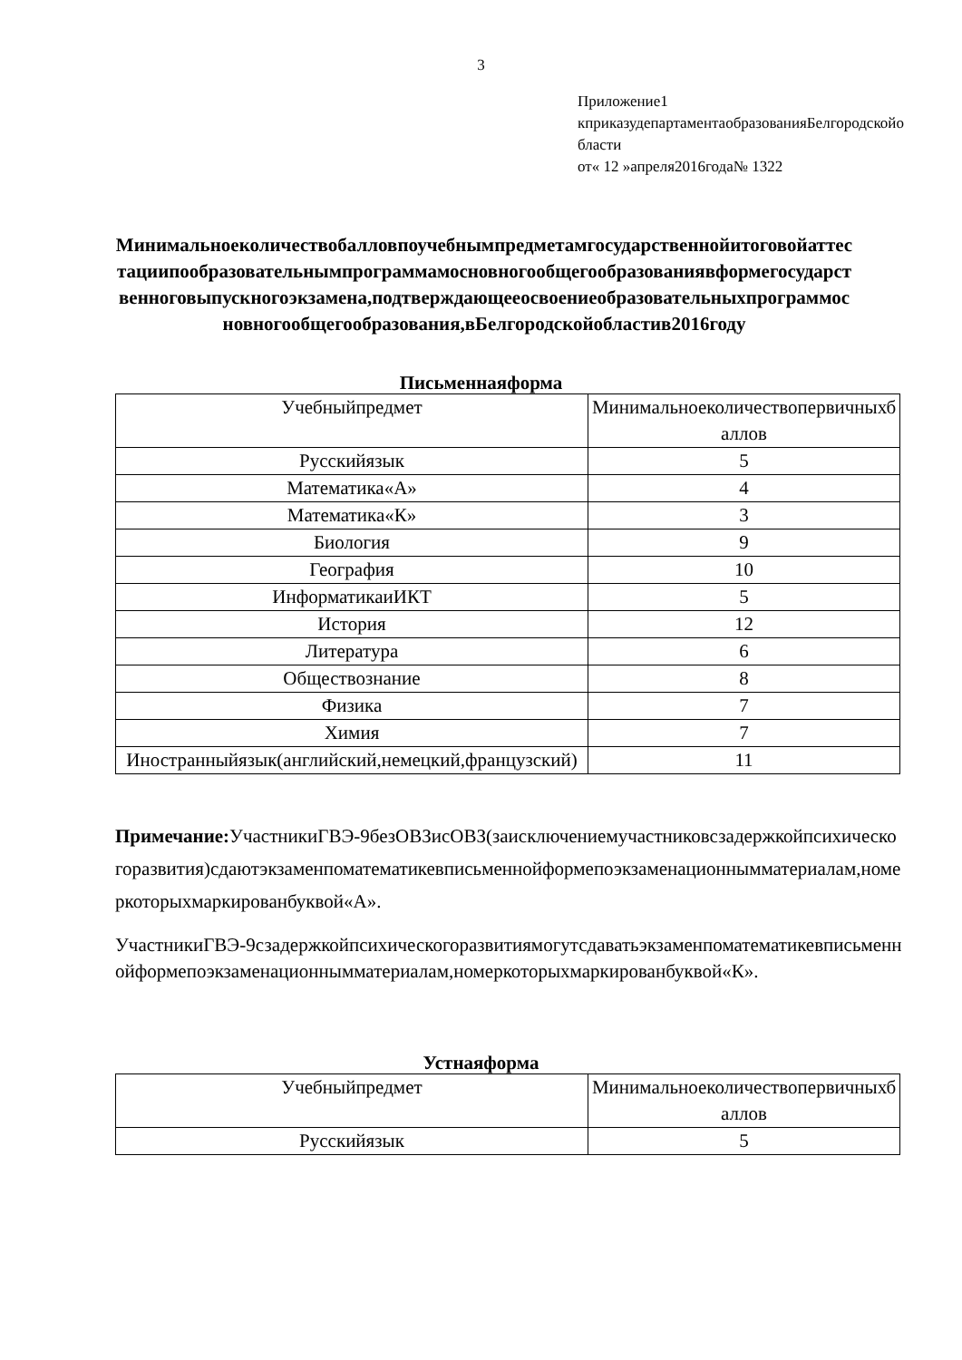3
Приложение1
кприказудепартаментаобразованияБелгородскойобласти
от« 12 »апреля2016года№ 1322
Минимальноеколичествобалловпоучебнымпредметамгосударственнойитоговойаттестациипообразовательнымпрограммамосновногообщегообразованиявформегосударственноговыпускногоэкзамена,подтверждающееосвоениеобразовательныхпрограммосновногообщегообразования,вБелгородскойобластив2016году
Письменнаяформа
| Учебныйпредмет | Минимальноеколичествопервичныхбаллов |
| Русскийязык | 5 |
| Математика«А» | 4 |
| Математика«К» | 3 |
| Биология | 9 |
| География | 10 |
| ИнформатикаиИКТ | 5 |
| История | 12 |
| Литература | 6 |
| Обществознание | 8 |
| Физика | 7 |
| Химия | 7 |
| Иностранныйязык(английский,немецкий,французский) | 11 |
Примечание: УчастникиГВЭ-9безОВЗисОВЗ(заисключениемучастниковсзадержкойпсихическогоразвития)сдаютэкзаменпоматематикевписьменнойформепоэкзаменационнымматериалам,номеркоторыхмаркированбуквой«А».
УчастникиГВЭ-9сзадержкойпсихическогоразвитиямогутсдаватьэкзаменпоматематикевписьменнойформепоэкзаменационнымматериалам,номеркоторыхмаркированбуквой«К».
Устнаяформа
| Учебныйпредмет | Минимальноеколичествопервичныхбаллов |
| Русскийязык | 5 |